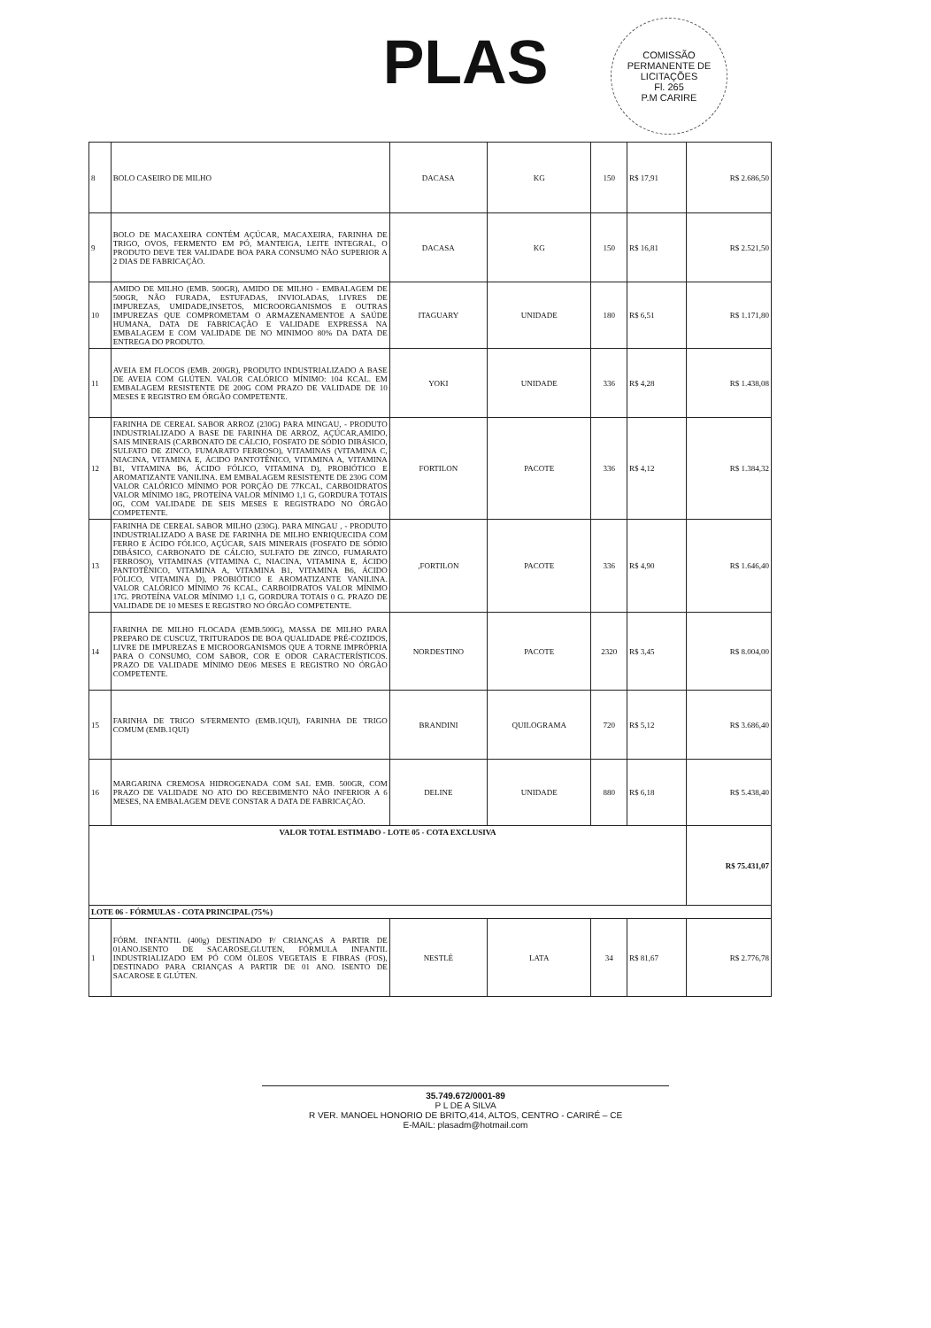PLAS
COMISSÃO PERMANENTE DE LICITAÇÕES
Fl. 265
P.M CARIRE
| 8 | BOLO CASEIRO DE MILHO | DACASA | KG | 150 | R$ 17,91 | R$ 2.686,50 |
| 9 | BOLO DE MACAXEIRA CONTÉM AÇÚCAR, MACAXEIRA, FARINHA DE TRIGO, OVOS, FERMENTO EM PÓ, MANTEIGA, LEITE INTEGRAL, O PRODUTO DEVE TER VALIDADE BOA PARA CONSUMO NÃO SUPERIOR A 2 DIAS DE FABRICAÇÃO. | DACASA | KG | 150 | R$ 16,81 | R$ 2.521,50 |
| 10 | AMIDO DE MILHO (EMB. 500GR), AMIDO DE MILHO - EMBALAGEM DE 500GR, NÃO FURADA, ESTUFADAS, INVIOLADAS, LIVRES DE IMPUREZAS, UMIDADE,INSETOS, MICROORGANISMOS E OUTRAS IMPUREZAS QUE COMPROMETAM O ARMAZENAMENTOE A SAÚDE HUMANA, DATA DE FABRICAÇÃO E VALIDADE EXPRESSA NA EMBALAGEM E COM VALIDADE DE NO MINIMOO 80% DA DATA DE ENTREGA DO PRODUTO. | ITAGUARY | UNIDADE | 180 | R$ 6,51 | R$ 1.171,80 |
| 11 | AVEIA EM FLOCOS (EMB. 200GR), PRODUTO INDUSTRIALIZADO A BASE DE AVEIA COM GLÚTEN. VALOR CALÓRICO MÍNIMO: 104 KCAL. EM EMBALAGEM RESISTENTE DE 200G COM PRAZO DE VALIDADE DE 10 MESES E REGISTRO EM ÓRGÃO COMPETENTE. | YOKI | UNIDADE | 336 | R$ 4,28 | R$ 1.438,08 |
| 12 | FARINHA DE CEREAL SABOR ARROZ (230G) PARA MINGAU, - PRODUTO INDUSTRIALIZADO A BASE DE FARINHA DE ARROZ, AÇÚCAR,AMIDO, SAIS MINERAIS (CARBONATO DE CÁLCIO, FOSFATO DE SÓDIO DIBÁSICO, SULFATO DE ZINCO, FUMARATO FERROSO), VITAMINAS (VITAMINA C, NIACINA, VITAMINA E, ÁCIDO PANTOTÊNICO, VITAMINA A, VITAMINA B1, VITAMINA B6, ÁCIDO FÓLICO, VITAMINA D), PROBIÓTICO E AROMATIZANTE VANILINA. EM EMBALAGEM RESISTENTE DE 230G COM VALOR CALÓRICO MÍNIMO POR PORÇÃO DE 77KCAL, CARBOIDRATOS VALOR MÍNIMO 18G, PROTEÍNA VALOR MÍNIMO 1,1 G, GORDURA TOTAIS 0G, COM VALIDADE DE SEIS MESES E REGISTRADO NO ÓRGÃO COMPETENTE. | FORTILON | PACOTE | 336 | R$ 4,12 | R$ 1.384,32 |
| 13 | FARINHA DE CEREAL SABOR MILHO (230G). PARA MINGAU , - PRODUTO INDUSTRIALIZADO A BASE DE FARINHA DE MILHO ENRIQUECIDA COM FERRO E ÁCIDO FÓLICO, AÇÚCAR, SAIS MINERAIS (FOSFATO DE SÓDIO DIBÁSICO, CARBONATO DE CÁLCIO, SULFATO DE ZINCO, FUMARATO FERROSO), VITAMINAS (VITAMINA C, NIACINA, VITAMINA E, ÁCIDO PANTOTÊNICO, VITAMINA A, VITAMINA B1, VITAMINA B6, ÁCIDO FÓLICO, VITAMINA D), PROBIÓTICO E AROMATIZANTE VANILINA. VALOR CALÓRICO MÍNIMO 76 KCAL, CARBOIDRATOS VALOR MÍNIMO 17G. PROTEÍNA VALOR MÍNIMO 1,1 G, GORDURA TOTAIS 0 G. PRAZO DE VALIDADE DE 10 MESES E REGISTRO NO ÓRGÃO COMPETENTE. | ,FORTILON | PACOTE | 336 | R$ 4,90 | R$ 1.646,40 |
| 14 | FARINHA DE MILHO FLOCADA (EMB.500G), MASSA DE MILHO PARA PREPARO DE CUSCUZ, TRITURADOS DE BOA QUALIDADE PRÉ-COZIDOS, LIVRE DE IMPUREZAS E MICROORGANISMOS QUE A TORNE IMPRÓPRIA PARA O CONSUMO, COM SABOR, COR E ODOR CARACTERÍSTICOS. PRAZO DE VALIDADE MÍNIMO DE06 MESES E REGISTRO NO ÓRGÃO COMPETENTE. | NORDESTINO | PACOTE | 2320 | R$ 3,45 | R$ 8.004,00 |
| 15 | FARINHA DE TRIGO S/FERMENTO (EMB.1QUI), FARINHA DE TRIGO COMUM (EMB.1QUI) | BRANDINI | QUILOGRAMA | 720 | R$ 5,12 | R$ 3.686,40 |
| 16 | MARGARINA CREMOSA HIDROGENADA COM SAL EMB. 500GR, COM PRAZO DE VALIDADE NO ATO DO RECEBIMENTO NÃO INFERIOR A 6 MESES, NA EMBALAGEM DEVE CONSTAR A DATA DE FABRICAÇÃO. | DELINE | UNIDADE | 880 | R$ 6,18 | R$ 5.438,40 |
| VALOR TOTAL ESTIMADO - LOTE 05 - COTA EXCLUSIVA | | | | | | R$ 75.431,07 |
| LOTE 06 - FÓRMULAS - COTA PRINCIPAL (75%) | | | | | | |
| 1 | FÓRM. INFANTIL (400g) DESTINADO P/ CRIANÇAS A PARTIR DE 01ANO.ISENTO DE SACAROSE,GLUTEN, FÓRMULA INFANTIL INDUSTRIALIZADO EM PÓ COM ÓLEOS VEGETAIS E FIBRAS (FOS), DESTINADO PARA CRIANÇAS A PARTIR DE 01 ANO. ISENTO DE SACAROSE E GLÚTEN. | NESTLÉ | LATA | 34 | R$ 81,67 | R$ 2.776,78 |
35.749.672/0001-89
P L DE A SILVA
R VER. MANOEL HONORIO DE BRITO,414, ALTOS, CENTRO - CARIRÉ – CE
E-MAIL: plasadm@hotmail.com